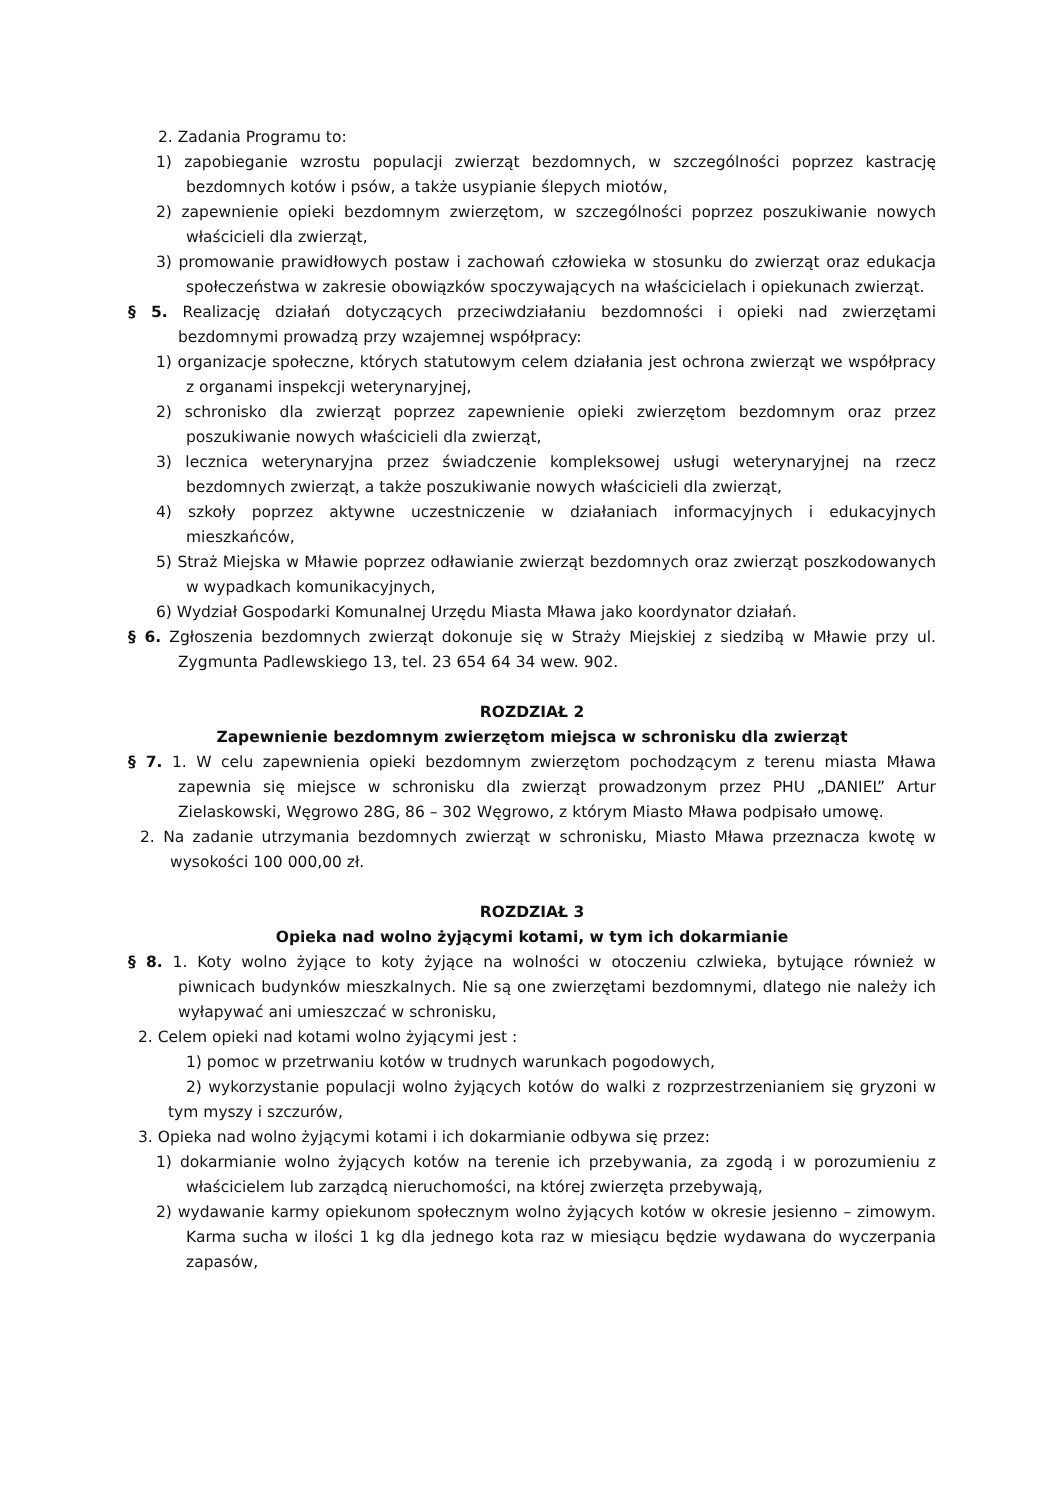2. Zadania Programu to:
1) zapobieganie wzrostu populacji zwierząt bezdomnych, w szczególności poprzez kastrację bezdomnych kotów i psów, a także usypianie ślepych miotów,
2) zapewnienie opieki bezdomnym zwierzętom, w szczególności poprzez poszukiwanie nowych właścicieli dla zwierząt,
3) promowanie prawidłowych postaw i zachowań człowieka w stosunku do zwierząt oraz edukacja społeczeństwa w zakresie obowiązków spoczywających na właścicielach i opiekunach zwierząt.
§ 5. Realizację działań dotyczących przeciwdziałaniu bezdomności i opieki nad zwierzętami bezdomnymi prowadzą przy wzajemnej współpracy:
1) organizacje społeczne, których statutowym celem działania jest ochrona zwierząt we współpracy z organami inspekcji weterynaryjnej,
2) schronisko dla zwierząt poprzez zapewnienie opieki zwierzętom bezdomnym oraz przez poszukiwanie nowych właścicieli dla zwierząt,
3) lecznica weterynaryjna przez świadczenie kompleksowej usługi weterynaryjnej na rzecz bezdomnych zwierząt, a także poszukiwanie nowych właścicieli dla zwierząt,
4) szkoły poprzez aktywne uczestniczenie w działaniach informacyjnych i edukacyjnych mieszkańców,
5) Straż Miejska w Mławie poprzez odławianie zwierząt bezdomnych oraz zwierząt poszkodowanych w wypadkach komunikacyjnych,
6) Wydział Gospodarki Komunalnej Urzędu Miasta Mława jako koordynator działań.
§ 6. Zgłoszenia bezdomnych zwierząt dokonuje się w Straży Miejskiej z siedzibą w Mławie przy ul. Zygmunta Padlewskiego 13, tel. 23 654 64 34 wew. 902.
ROZDZIAŁ 2
Zapewnienie bezdomnym zwierzętom miejsca w schronisku dla zwierząt
§ 7. 1. W celu zapewnienia opieki bezdomnym zwierzętom pochodzącym z terenu miasta Mława zapewnia się miejsce w schronisku dla zwierząt prowadzonym przez PHU „DANIEL” Artur Zielaskowski, Węgrowo 28G, 86 – 302 Węgrowo, z którym Miasto Mława podpisało umowę.
2. Na zadanie utrzymania bezdomnych zwierząt w schronisku, Miasto Mława przeznacza kwotę w wysokości 100 000,00 zł.
ROZDZIAŁ 3
Opieka nad wolno żyjącymi kotami, w tym ich dokarmianie
§ 8. 1. Koty wolno żyjące to koty żyjące na wolności w otoczeniu czlwieka, bytujące również w piwnicach budynków mieszkalnych. Nie są one zwierzętami bezdomnymi, dlatego nie należy ich wyłapywać ani umieszczać w schronisku,
2. Celem opieki nad kotami wolno żyjącymi jest :
1) pomoc w przetrwaniu kotów w trudnych warunkach pogodowych,
2) wykorzystanie populacji wolno żyjących kotów do walki z rozprzestrzenianiem się gryzoni w tym myszy i szczurów,
3. Opieka nad wolno żyjącymi kotami i ich dokarmianie odbywa się przez:
1) dokarmianie wolno żyjących kotów na terenie ich przebywania, za zgodą i w porozumieniu z właścicielem lub zarządcą nieruchomości, na której zwierzęta przebywają,
2) wydawanie karmy opiekunom społecznym wolno żyjących kotów w okresie jesienno – zimowym. Karma sucha w ilości 1 kg dla jednego kota raz w miesiącu będzie wydawana do wyczerpania zapasów,